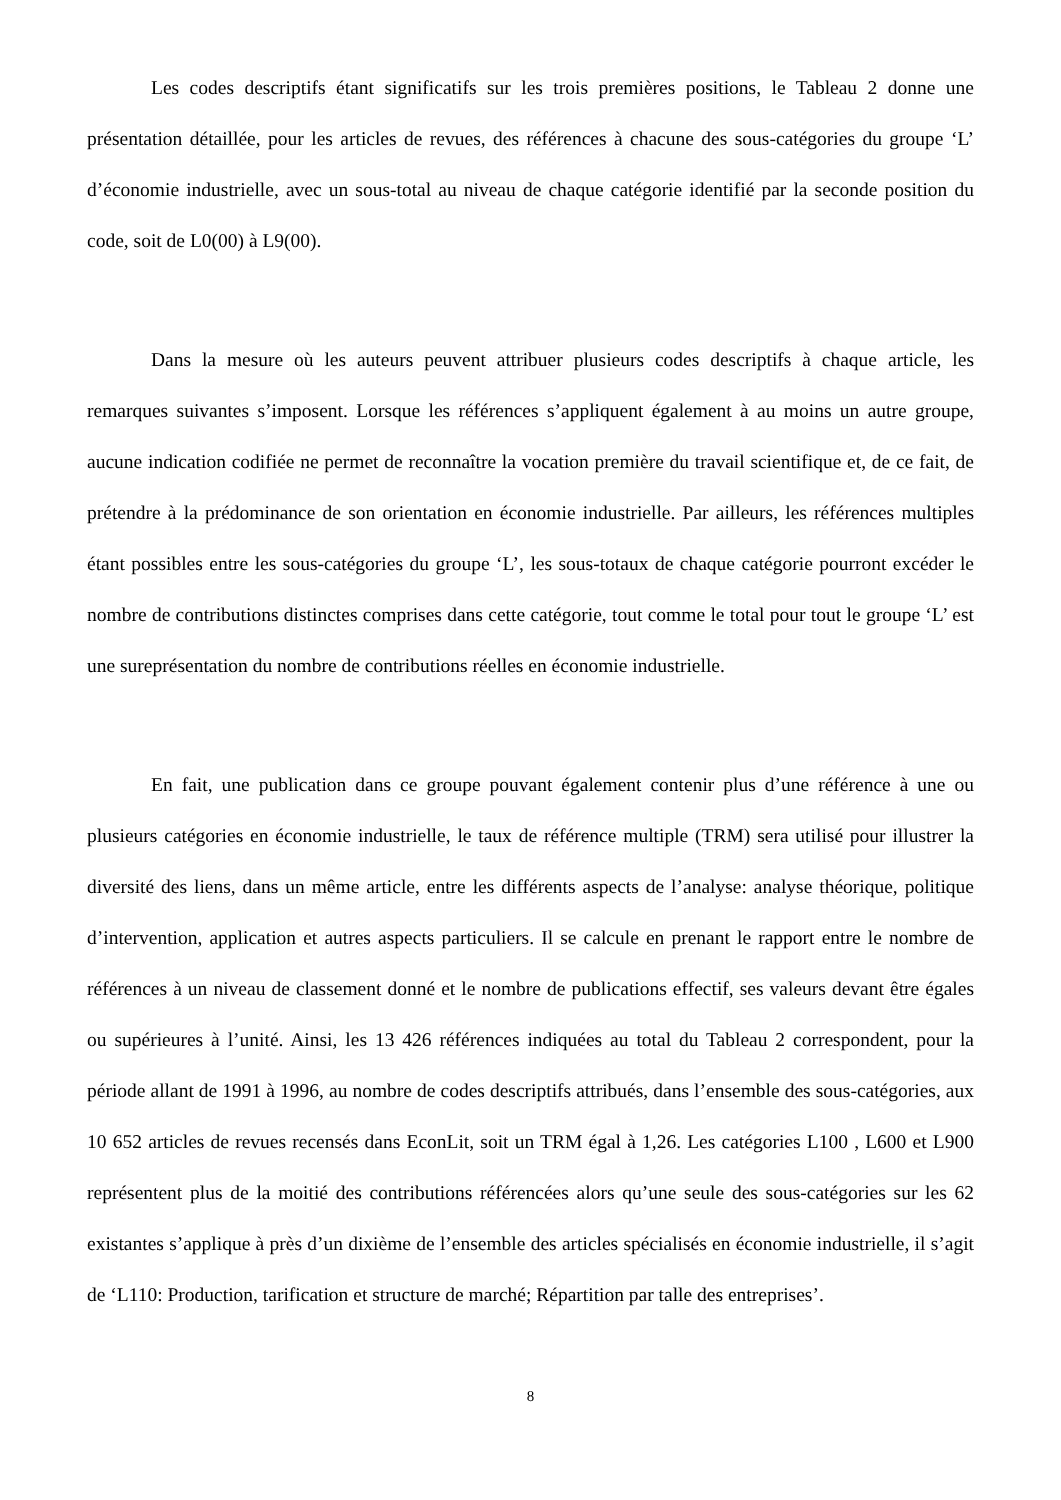Les codes descriptifs étant significatifs sur les trois premières positions, le Tableau 2 donne une présentation détaillée, pour les articles de revues, des références à chacune des sous-catégories du groupe ‘L’ d’économie industrielle, avec un sous-total au niveau de chaque catégorie identifié par la seconde position du code, soit de L0(00) à L9(00).
Dans la mesure où les auteurs peuvent attribuer plusieurs codes descriptifs à chaque article, les remarques suivantes s’imposent. Lorsque les références s’appliquent également à au moins un autre groupe, aucune indication codifiée ne permet de reconnaître la vocation première du travail scientifique et, de ce fait, de prétendre à la prédominance de son orientation en économie industrielle. Par ailleurs, les références multiples étant possibles entre les sous-catégories du groupe ‘L’, les sous-totaux de chaque catégorie pourront excéder le nombre de contributions distinctes comprises dans cette catégorie, tout comme le total pour tout le groupe ‘L’ est une surepré­sentation du nombre de contributions réelles en économie industrielle.
En fait, une publication dans ce groupe pouvant également contenir plus d’une référence à une ou plusieurs catégories en économie industrielle, le taux de référence multiple (TRM) sera utilisé pour illustrer la diversité des liens, dans un même article, entre les différents aspects de l’analyse: analyse théorique, politique d’intervention, application et autres aspects particuliers. Il se calcule en prenant le rapport entre le nombre de références à un niveau de classement donné et le nombre de publications effectif, ses valeurs devant être égales ou supérieures à l’unité. Ainsi, les 13 426 références indiquées au total du Tableau 2 correspondent, pour la période allant de 1991 à 1996, au nombre de codes descriptifs attribués, dans l’ensemble des sous-catégories, aux 10 652 articles de revues recensés dans EconLit, soit un TRM égal à 1,26. Les catégories L100 , L600 et L900 représentent plus de la moitié des contributions référencées alors qu’une seule des sous-catégories sur les 62 existantes s’applique à près d’un dixième de l’ensemble des articles spécialisés en économie industrielle, il s’agit de ‘L110: Production, tarification et structure de marché; Répartition par talle des entreprises’.
8